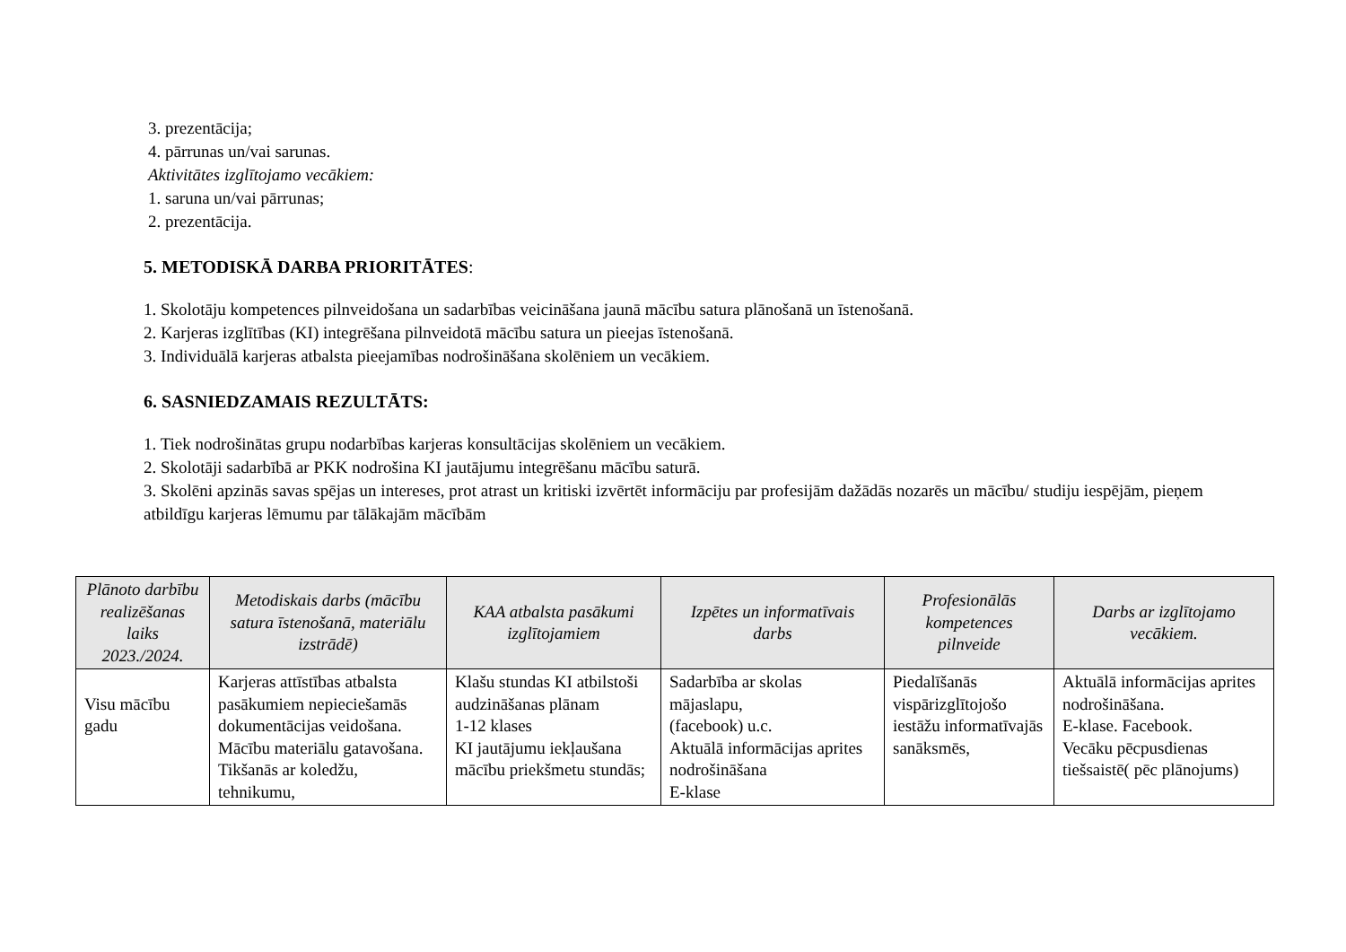3. prezentācija;
4. pārrunas un/vai sarunas.
Aktivitātes izglītojamo vecākiem:
1. saruna un/vai pārrunas;
2. prezentācija.
5. METODISKĀ DARBA PRIORITĀTES:
1. Skolotāju kompetences pilnveidošana un sadarbības veicināšana jaunā mācību satura plānošanā un īstenošanā.
2. Karjeras izglītības (KI) integrēšana pilnveidotā mācību satura un pieejas īstenošanā.
3. Individuālā karjeras atbalsta pieejamības nodrošināšana skolēniem un vecākiem.
6. SASNIEDZAMAIS REZULTĀTS:
1. Tiek nodrošinātas grupu nodarbības karjeras konsultācijas skolēniem un vecākiem.
2. Skolotāji sadarbībā ar PKK nodrošina KI jautājumu integrēšanu mācību saturā.
3. Skolēni apzinās savas spējas un intereses, prot atrast un kritiski izvērtēt informāciju par profesijām dažādās nozarēs un mācību/ studiju iespējām, pieņem atbildīgu karjeras lēmumu par tālākajām mācībām
| Plānoto darbību realizēšanas laiks 2023./2024. | Metodiskais darbs (mācību satura īstenošanā, materiālu izstrādē) | KAA atbalsta pasākumi izglītojamiem | Izpētes un informatīvais darbs | Profesionālās kompetences pilnveide | Darbs ar izglītojamo vecākiem. |
| --- | --- | --- | --- | --- | --- |
| Visu mācību gadu | Karjeras attīstības atbalsta pasākumiem nepieciešamās dokumentācijas veidošana. Mācību materiālu gatavošana. Tikšanās ar koledžu, tehnikumu, | Klašu stundas KI atbilstoši audzināšanas plānam 1-12 klases KI jautājumu iekļaušana mācību priekšmetu stundās; | Sadarbība ar skolas mājaslapu, (facebook) u.c. Aktuālā informācijas aprites nodrošināšana E-klase | Piedalīšanās vispārizglītojošo iestāžu informatīvajās sanāksmēs, | Aktuālā informācijas aprites nodrošināšana. E-klase. Facebook. Vecāku pēcpusdienas tiešsaistē( pēc plānojums) |